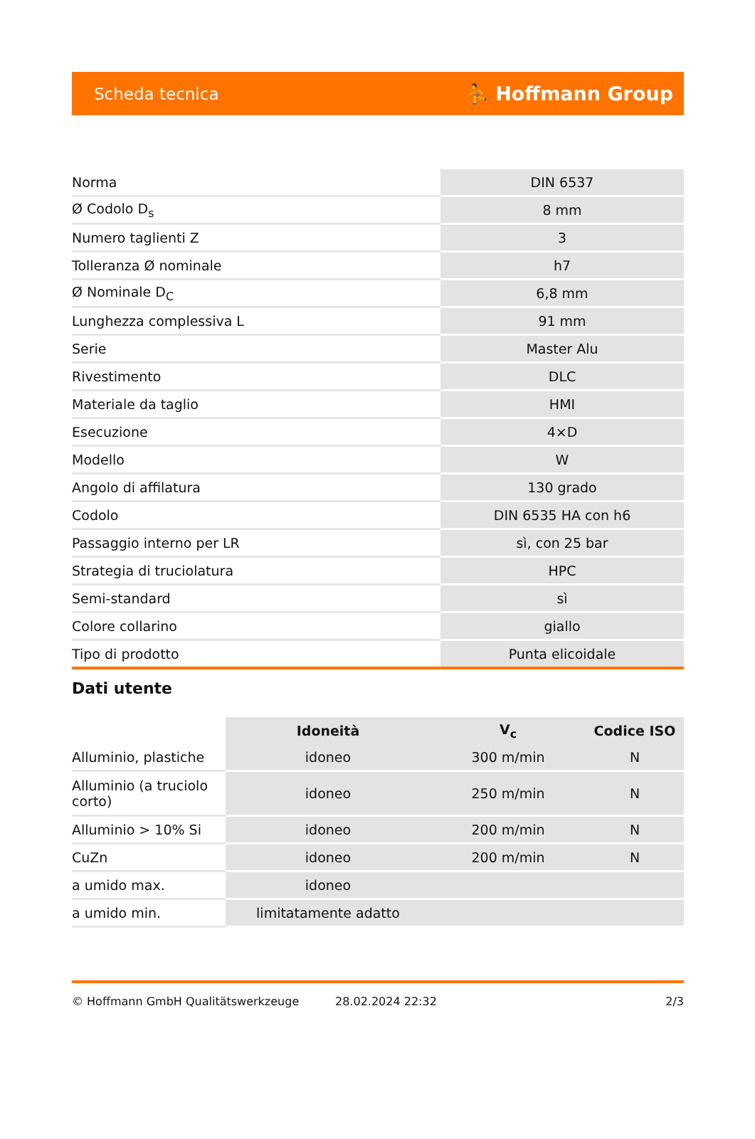Scheda tecnica ⛹ Hoffmann Group
| Norma | DIN 6537 |
| Ø Codolo D<sub>s</sub> | 8 mm |
| Numero taglienti Z | 3 |
| Tolleranza Ø nominale | h7 |
| Ø Nominale D<sub>C</sub> | 6,8 mm |
| Lunghezza complessiva L | 91 mm |
| Serie | Master Alu |
| Rivestimento | DLC |
| Materiale da taglio | HMI |
| Esecuzione | 4×D |
| Modello | W |
| Angolo di affilatura | 130 grado |
| Codolo | DIN 6535 HA con h6 |
| Passaggio interno per LR | sì, con 25 bar |
| Strategia di truciolatura | HPC |
| Semi-standard | sì |
| Colore collarino | giallo |
| Tipo di prodotto | Punta elicoidale |
Dati utente
| | Idoneità | V<sub>c</sub> | Codice ISO |
| --- | --- | --- | --- |
| Alluminio, plastiche | idoneo | 300 m/min | N |
| Alluminio (a truciolo corto) | idoneo | 250 m/min | N |
| Alluminio > 10% Si | idoneo | 200 m/min | N |
| CuZn | idoneo | 200 m/min | N |
| a umido max. | idoneo | | |
| a umido min. | limitatamente adatto | | |
© Hoffmann GmbH Qualitätswerkzeuge 28.02.2024 22:32 2/3